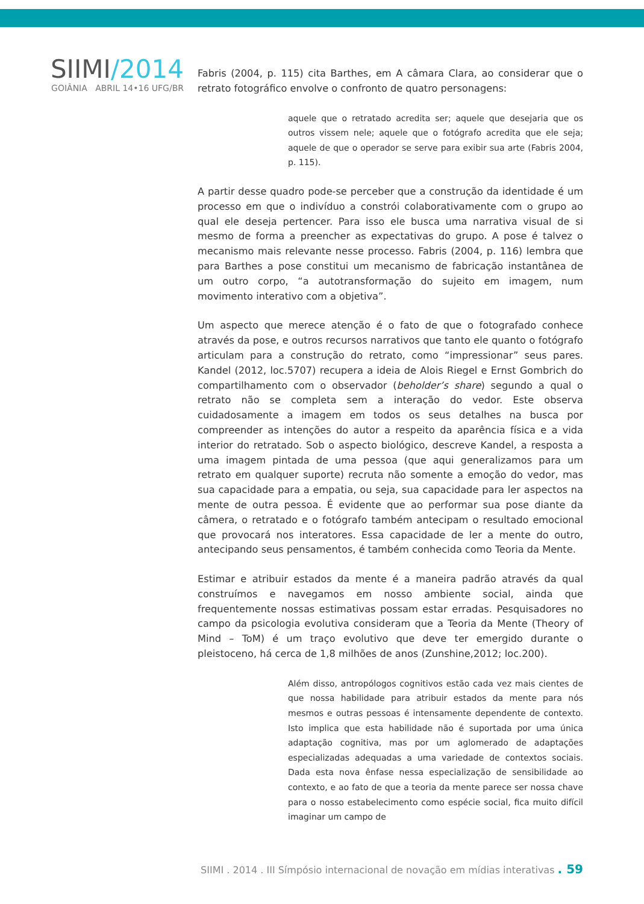SIIMI/2014
GOIÂNIA ABRIL 14•16 UFG/BR
Fabris (2004, p. 115) cita Barthes, em A câmara Clara, ao considerar que o retrato fotográfico envolve o confronto de quatro personagens:
aquele que o retratado acredita ser; aquele que desejaria que os outros vissem nele; aquele que o fotógrafo acredita que ele seja; aquele de que o operador se serve para exibir sua arte (Fabris 2004, p. 115).
A partir desse quadro pode-se perceber que a construção da identidade é um processo em que o indivíduo a constrói colaborativamente com o grupo ao qual ele deseja pertencer. Para isso ele busca uma narrativa visual de si mesmo de forma a preencher as expectativas do grupo. A pose é talvez o mecanismo mais relevante nesse processo. Fabris (2004, p. 116) lembra que para Barthes a pose constitui um mecanismo de fabricação instantânea de um outro corpo, “a autotransformação do sujeito em imagem, num movimento interativo com a objetiva”.
Um aspecto que merece atenção é o fato de que o fotografado conhece através da pose, e outros recursos narrativos que tanto ele quanto o fotógrafo articulam para a construção do retrato, como “impressionar” seus pares. Kandel (2012, loc.5707) recupera a ideia de Alois Riegel e Ernst Gombrich do compartilhamento com o observador (beholder’s share) segundo a qual o retrato não se completa sem a interação do vedor. Este observa cuidadosamente a imagem em todos os seus detalhes na busca por compreender as intenções do autor a respeito da aparência física e a vida interior do retratado. Sob o aspecto biológico, descreve Kandel, a resposta a uma imagem pintada de uma pessoa (que aqui generalizamos para um retrato em qualquer suporte) recruta não somente a emoção do vedor, mas sua capacidade para a empatia, ou seja, sua capacidade para ler aspectos na mente de outra pessoa. É evidente que ao performar sua pose diante da câmera, o retratado e o fotógrafo também antecipam o resultado emocional que provocará nos interatores. Essa capacidade de ler a mente do outro, antecipando seus pensamentos, é também conhecida como Teoria da Mente.
Estimar e atribuir estados da mente é a maneira padrão através da qual construímos e navegamos em nosso ambiente social, ainda que frequentemente nossas estimativas possam estar erradas. Pesquisadores no campo da psicologia evolutiva consideram que a Teoria da Mente (Theory of Mind – ToM) é um traço evolutivo que deve ter emergido durante o pleistoceno, há cerca de 1,8 milhões de anos (Zunshine,2012; loc.200).
Além disso, antropólogos cognitivos estão cada vez mais cientes de que nossa habilidade para atribuir estados da mente para nós mesmos e outras pessoas é intensamente dependente de contexto. Isto implica que esta habilidade não é suportada por uma única adaptação cognitiva, mas por um aglomerado de adaptações especializadas adequadas a uma variedade de contextos sociais. Dada esta nova ênfase nessa especialização de sensibilidade ao contexto, e ao fato de que a teoria da mente parece ser nossa chave para o nosso estabelecimento como espécie social, fica muito difícil imaginar um campo de
SIIMI . 2014 . III Símpósio internacional de novação em mídias interativas . 59